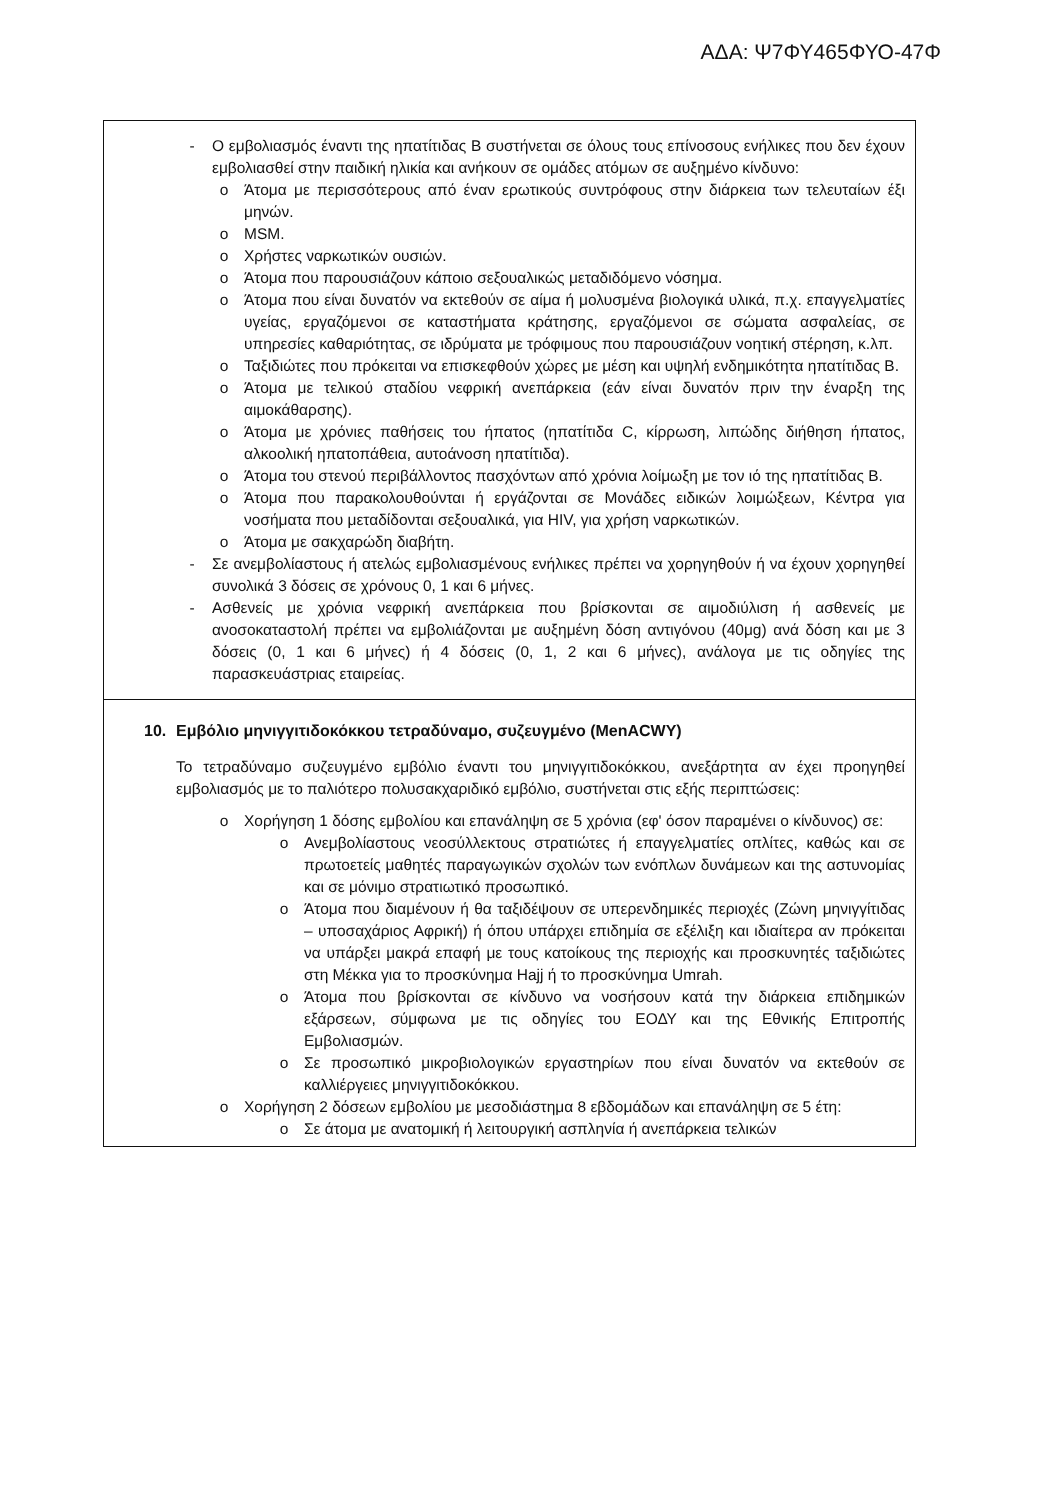ΑΔΑ: Ψ7ΦΥ465ΦΥΟ-47Φ
- Ο εμβολιασμός έναντι της ηπατίτιδας Β συστήνεται σε όλους τους επίνοσους ενήλικες που δεν έχουν εμβολιασθεί στην παιδική ηλικία και ανήκουν σε ομάδες ατόμων σε αυξημένο κίνδυνο:
o Άτομα με περισσότερους από έναν ερωτικούς συντρόφους στην διάρκεια των τελευταίων έξι μηνών.
o MSM.
o Χρήστες ναρκωτικών ουσιών.
o Άτομα που παρουσιάζουν κάποιο σεξουαλικώς μεταδιδόμενο νόσημα.
o Άτομα που είναι δυνατόν να εκτεθούν σε αίμα ή μολυσμένα βιολογικά υλικά, π.χ. επαγγελματίες υγείας, εργαζόμενοι σε καταστήματα κράτησης, εργαζόμενοι σε σώματα ασφαλείας, σε υπηρεσίες καθαριότητας, σε ιδρύματα με τρόφιμους που παρουσιάζουν νοητική στέρηση, κ.λπ.
o Ταξιδιώτες που πρόκειται να επισκεφθούν χώρες με μέση και υψηλή ενδημικότητα ηπατίτιδας Β.
o Άτομα με τελικού σταδίου νεφρική ανεπάρκεια (εάν είναι δυνατόν πριν την έναρξη της αιμοκάθαρσης).
o Άτομα με χρόνιες παθήσεις του ήπατος (ηπατίτιδα C, κίρρωση, λιπώδης διήθηση ήπατος, αλκοολική ηπατοπάθεια, αυτοάνοση ηπατίτιδα).
o Άτομα του στενού περιβάλλοντος πασχόντων από χρόνια λοίμωξη με τον ιό της ηπατίτιδας Β.
o Άτομα που παρακολουθούνται ή εργάζονται σε Μονάδες ειδικών λοιμώξεων, Κέντρα για νοσήματα που μεταδίδονται σεξουαλικά, για HIV, για χρήση ναρκωτικών.
o Άτομα με σακχαρώδη διαβήτη.
- Σε ανεμβολίαστους ή ατελώς εμβολιασμένους ενήλικες πρέπει να χορηγηθούν ή να έχουν χορηγηθεί συνολικά 3 δόσεις σε χρόνους 0, 1 και 6 μήνες.
- Ασθενείς με χρόνια νεφρική ανεπάρκεια που βρίσκονται σε αιμοδιύλιση ή ασθενείς με ανοσοκαταστολή πρέπει να εμβολιάζονται με αυξημένη δόση αντιγόνου (40μg) ανά δόση και με 3 δόσεις (0, 1 και 6 μήνες) ή 4 δόσεις (0, 1, 2 και 6 μήνες), ανάλογα με τις οδηγίες της παρασκευάστριας εταιρείας.
10. Εμβόλιο μηνιγγιτιδοκόκκου τετραδύναμο, συζευγμένο (MenACWY)
Το τετραδύναμο συζευγμένο εμβόλιο έναντι του μηνιγγιτιδοκόκκου, ανεξάρτητα αν έχει προηγηθεί εμβολιασμός με το παλιότερο πολυσακχαριδικό εμβόλιο, συστήνεται στις εξής περιπτώσεις:
o Χορήγηση 1 δόσης εμβολίου και επανάληψη σε 5 χρόνια (εφ' όσον παραμένει ο κίνδυνος) σε:
o Ανεμβολίαστους νεοσύλλεκτους στρατιώτες ή επαγγελματίες οπλίτες, καθώς και σε πρωτοετείς μαθητές παραγωγικών σχολών των ενόπλων δυνάμεων και της αστυνομίας και σε μόνιμο στρατιωτικό προσωπικό.
o Άτομα που διαμένουν ή θα ταξιδέψουν σε υπερενδημικές περιοχές (Ζώνη μηνιγγίτιδας – υποσαχάριος Αφρική) ή όπου υπάρχει επιδημία σε εξέλιξη και ιδιαίτερα αν πρόκειται να υπάρξει μακρά επαφή με τους κατοίκους της περιοχής και προσκυνητές ταξιδιώτες στη Μέκκα για το προσκύνημα Hajj ή το προσκύνημα Umrah.
o Άτομα που βρίσκονται σε κίνδυνο να νοσήσουν κατά την διάρκεια επιδημικών εξάρσεων, σύμφωνα με τις οδηγίες του ΕΟΔΥ και της Εθνικής Επιτροπής Εμβολιασμών.
o Σε προσωπικό μικροβιολογικών εργαστηρίων που είναι δυνατόν να εκτεθούν σε καλλιέργειες μηνιγγιτιδοκόκκου.
o Χορήγηση 2 δόσεων εμβολίου με μεσοδιάστημα 8 εβδομάδων και επανάληψη σε 5 έτη:
o Σε άτομα με ανατομική ή λειτουργική ασπληνία ή ανεπάρκεια τελικών